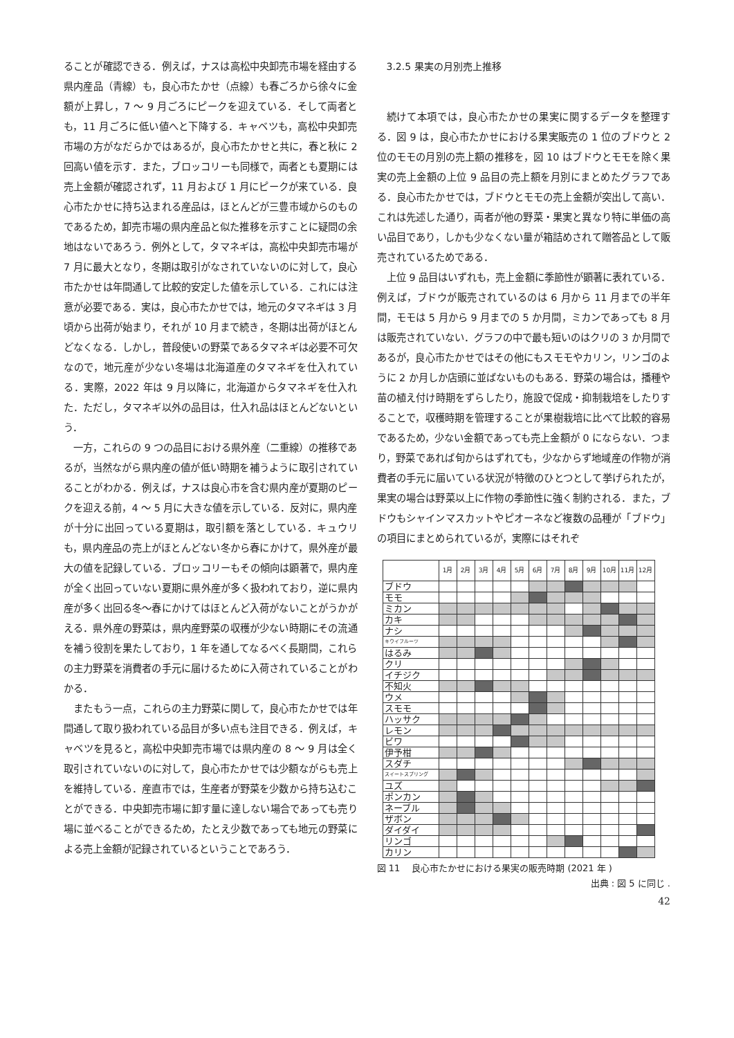ることが確認できる．例えば，ナスは高松中央卸売市場を経由する県内産品（青線）も，良心市たかせ（点線）も春ごろから徐々に金額が上昇し，7 ～ 9 月ごろにピークを迎えている．そして両者とも，11 月ごろに低い値へと下降する．キャベツも，高松中央卸売市場の方がなだらかではあるが，良心市たかせと共に，春と秋に 2 回高い値を示す．また，ブロッコリーも同様で，両者とも夏期には売上金額が確認されず，11 月および 1 月にピークが来ている．良心市たかせに持ち込まれる産品は，ほとんどが三豊市域からのものであるため，卸売市場の県内産品と似た推移を示すことに疑問の余地はないであろう．例外として，タマネギは，高松中央卸売市場が 7 月に最大となり，冬期は取引がなされていないのに対して，良心市たかせは年間通して比較的安定した値を示している．これには注意が必要である．実は，良心市たかせでは，地元のタマネギは 3 月頃から出荷が始まり，それが 10 月まで続き，冬期は出荷がほとんどなくなる．しかし，普段使いの野菜であるタマネギは必要不可欠なので，地元産が少ない冬場は北海道産のタマネギを仕入れている．実際，2022 年は 9 月以降に，北海道からタマネギを仕入れた．ただし，タマネギ以外の品目は，仕入れ品はほとんどないという．
一方，これらの 9 つの品目における県外産（二重線）の推移であるが，当然ながら県内産の値が低い時期を補うように取引されていることがわかる．例えば，ナスは良心市を含む県内産が夏期のピークを迎える前，4 ～ 5 月に大きな値を示している．反対に，県内産が十分に出回っている夏期は，取引額を落としている．キュウリも，県内産品の売上がほとんどない冬から春にかけて，県外産が最大の値を記録している．ブロッコリーもその傾向は顕著で，県内産が全く出回っていない夏期に県外産が多く扱われており，逆に県内産が多く出回る冬～春にかけてはほとんど入荷がないことがうかがえる．県外産の野菜は，県内産野菜の収穫が少ない時期にその流通を補う役割を果たしており，1 年を通してなるべく長期間，これらの主力野菜を消費者の手元に届けるために入荷されていることがわかる．
またもう一点，これらの主力野菜に関して，良心市たかせでは年間通して取り扱われている品目が多い点も注目できる．例えば，キャベツを見ると，高松中央卸売市場では県内産の 8 ～ 9 月は全く取引されていないのに対して，良心市たかせでは少額ながらも売上を維持している．産直市では，生産者が野菜を少数から持ち込むことができる．中央卸売市場に卸す量に達しない場合であっても売り場に並べることができるため，たとえ少数であっても地元の野菜による売上金額が記録されているということであろう．
3.2.5 果実の月別売上推移
続けて本項では，良心市たかせの果実に関するデータを整理する．図 9 は，良心市たかせにおける果実販売の 1 位のブドウと 2 位のモモの月別の売上額の推移を，図 10 はブドウとモモを除く果実の売上金額の上位 9 品目の売上額を月別にまとめたグラフである．良心市たかせでは，ブドウとモモの売上金額が突出して高い．これは先述した通り，両者が他の野菜・果実と異なり特に単価の高い品目であり，しかも少なくない量が箱詰めされて贈答品として販売されているためである．
上位 9 品目はいずれも，売上金額に季節性が顕著に表れている．例えば，ブドウが販売されているのは 6 月から 11 月までの半年間，モモは 5 月から 9 月までの 5 か月間，ミカンであっても 8 月は販売されていない．グラフの中で最も短いのはクリの 3 か月間であるが，良心市たかせではその他にもスモモやカリン，リンゴのように 2 か月しか店頭に並ばないものもある．野菜の場合は，播種や苗の植え付け時期をずらしたり，施設で促成・抑制栽培をしたりすることで，収穫時期を管理することが果樹栽培に比べて比較的容易であるため，少ない金額であっても売上金額が 0 にならない．つまり，野菜であれば旬からはずれても，少なからず地域産の作物が消費者の手元に届いている状況が特徴のひとつとして挙げられたが，果実の場合は野菜以上に作物の季節性に強く制約される．また，ブドウもシャインマスカットやピオーネなど複数の品種が「ブドウ」の項目にまとめられているが，実際にはそれぞ
| | 1月 | 2月 | 3月 | 4月 | 5月 | 6月 | 7月 | 8月 | 9月 | 10月 | 11月 | 12月 |
| --- | --- | --- | --- | --- | --- | --- | --- | --- | --- | --- | --- | --- |
| ブドウ | | | | | | | | | | | | |
| モモ | | | | | | | | | | | | |
| ミカン | | | | | | | | | | | | |
| カキ | | | | | | | | | | | | |
| ナシ | | | | | | | | | | | | |
| キウイフルーツ | | | | | | | | | | | | |
| はるみ | | | | | | | | | | | | |
| クリ | | | | | | | | | | | | |
| イチジク | | | | | | | | | | | | |
| 不知火 | | | | | | | | | | | | |
| ウメ | | | | | | | | | | | | |
| スモモ | | | | | | | | | | | | |
| ハッサク | | | | | | | | | | | | |
| レモン | | | | | | | | | | | | |
| ビワ | | | | | | | | | | | | |
| 伊予柑 | | | | | | | | | | | | |
| スダチ | | | | | | | | | | | | |
| スイートスプリング | | | | | | | | | | | | |
| ユズ | | | | | | | | | | | | |
| ポンカン | | | | | | | | | | | | |
| ネーブル | | | | | | | | | | | | |
| ザボン | | | | | | | | | | | | |
| ダイダイ | | | | | | | | | | | | |
| リンゴ | | | | | | | | | | | | |
| カリン | | | | | | | | | | | | |
図 11　 良心市たかせにおける果実の販売時期 (2021 年 )
出典 : 図 5 に同じ .
42